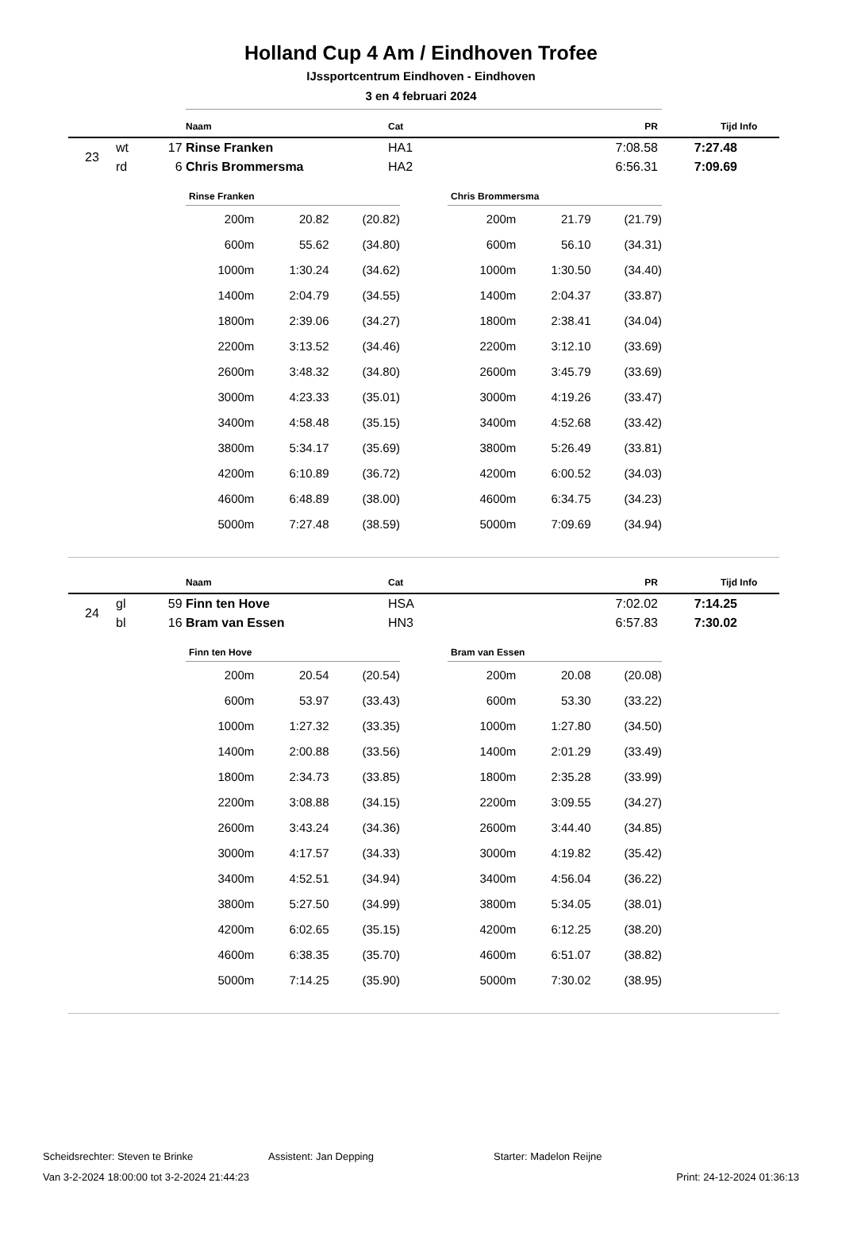Holland Cup 4 Am / Eindhoven Trofee
IJssportcentrum Eindhoven - Eindhoven
3 en 4 februari 2024
| | | | Naam | Cat | PR | Tijd | Info |
| --- | --- | --- | --- | --- | --- | --- | --- |
| 23 | wt | 17 | Rinse Franken | HA1 | 7:08.58 | 7:27.48 | |
| | rd | 6 | Chris Brommersma | HA2 | 6:56.31 | 7:09.69 | |
| Rinse Franken | | |
| --- | --- | --- |
| 200m | 20.82 | (20.82) |
| 600m | 55.62 | (34.80) |
| 1000m | 1:30.24 | (34.62) |
| 1400m | 2:04.79 | (34.55) |
| 1800m | 2:39.06 | (34.27) |
| 2200m | 3:13.52 | (34.46) |
| 2600m | 3:48.32 | (34.80) |
| 3000m | 4:23.33 | (35.01) |
| 3400m | 4:58.48 | (35.15) |
| 3800m | 5:34.17 | (35.69) |
| 4200m | 6:10.89 | (36.72) |
| 4600m | 6:48.89 | (38.00) |
| 5000m | 7:27.48 | (38.59) |
| Chris Brommersma | | |
| --- | --- | --- |
| 200m | 21.79 | (21.79) |
| 600m | 56.10 | (34.31) |
| 1000m | 1:30.50 | (34.40) |
| 1400m | 2:04.37 | (33.87) |
| 1800m | 2:38.41 | (34.04) |
| 2200m | 3:12.10 | (33.69) |
| 2600m | 3:45.79 | (33.69) |
| 3000m | 4:19.26 | (33.47) |
| 3400m | 4:52.68 | (33.42) |
| 3800m | 5:26.49 | (33.81) |
| 4200m | 6:00.52 | (34.03) |
| 4600m | 6:34.75 | (34.23) |
| 5000m | 7:09.69 | (34.94) |
| | | | Naam | Cat | PR | Tijd | Info |
| --- | --- | --- | --- | --- | --- | --- | --- |
| 24 | gl | 59 | Finn ten Hove | HSA | 7:02.02 | 7:14.25 | |
| | bl | 16 | Bram van Essen | HN3 | 6:57.83 | 7:30.02 | |
| Finn ten Hove | | |
| --- | --- | --- |
| 200m | 20.54 | (20.54) |
| 600m | 53.97 | (33.43) |
| 1000m | 1:27.32 | (33.35) |
| 1400m | 2:00.88 | (33.56) |
| 1800m | 2:34.73 | (33.85) |
| 2200m | 3:08.88 | (34.15) |
| 2600m | 3:43.24 | (34.36) |
| 3000m | 4:17.57 | (34.33) |
| 3400m | 4:52.51 | (34.94) |
| 3800m | 5:27.50 | (34.99) |
| 4200m | 6:02.65 | (35.15) |
| 4600m | 6:38.35 | (35.70) |
| 5000m | 7:14.25 | (35.90) |
| Bram van Essen | | |
| --- | --- | --- |
| 200m | 20.08 | (20.08) |
| 600m | 53.30 | (33.22) |
| 1000m | 1:27.80 | (34.50) |
| 1400m | 2:01.29 | (33.49) |
| 1800m | 2:35.28 | (33.99) |
| 2200m | 3:09.55 | (34.27) |
| 2600m | 3:44.40 | (34.85) |
| 3000m | 4:19.82 | (35.42) |
| 3400m | 4:56.04 | (36.22) |
| 3800m | 5:34.05 | (38.01) |
| 4200m | 6:12.25 | (38.20) |
| 4600m | 6:51.07 | (38.82) |
| 5000m | 7:30.02 | (38.95) |
Scheidsrechter: Steven te Brinke Assistent: Jan Depping Starter: Madelon Reijne
Van 3-2-2024 18:00:00 tot 3-2-2024 21:44:23 Print: 24-12-2024 01:36:13